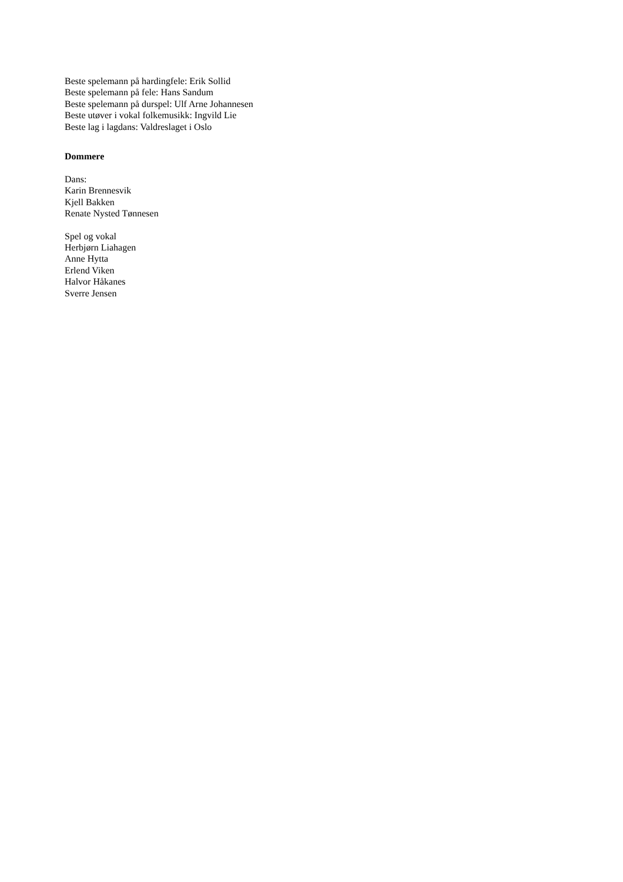Beste spelemann på hardingfele: Erik Sollid
Beste spelemann på fele: Hans Sandum
Beste spelemann på durspel: Ulf Arne Johannesen
Beste utøver i vokal folkemusikk: Ingvild Lie
Beste lag i lagdans: Valdreslaget i Oslo
Dommere
Dans:
Karin Brennesvik
Kjell Bakken
Renate Nysted Tønnesen
Spel og vokal
Herbjørn Liahagen
Anne Hytta
Erlend Viken
Halvor Håkanes
Sverre Jensen